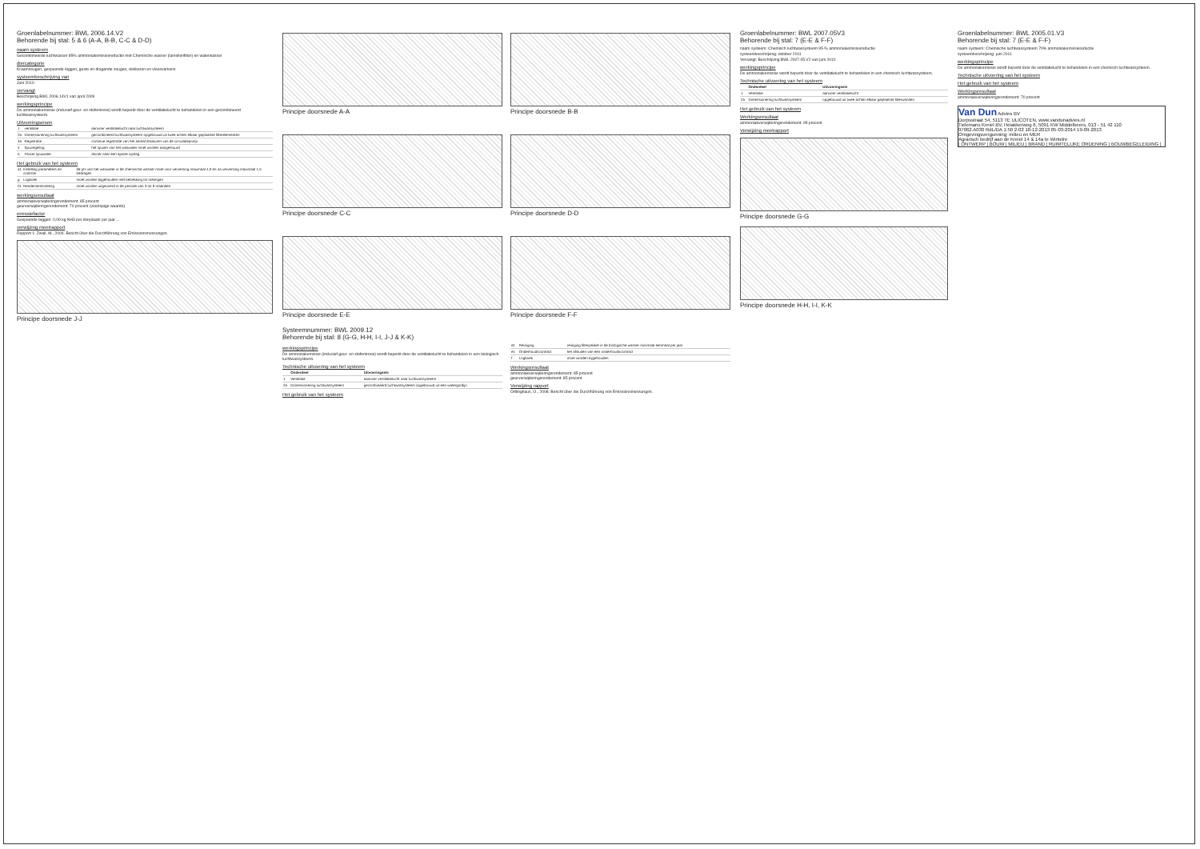Groenlabelnummer: BWL 2006.14.V2
Behorende bij stal: 5 & 6 (A-A, B-B, C-C & D-D)
naam systeem
Gecombineerde luchtwasser 85% ammoniakemissiereductie met Chemische wasser (lamellenfilter) en waterwasser
diercategorie
Kraamzeugen, gespeende biggen, guste en dragende zeugen, dekberen en vleesvarkens
systeembeschrijving van
Juni 2010
vervangt
Beschrijving BWL 2006.14V1 van april 2009
werkingsprincipe
De ammoniakemissie (inclusief geur- en stofemissie) wordt beperkt door de ventilatielucht te behandelen in een gecombineerd luchtwassysteem.
Uitvoeringseisen
| 1 | ventilatie | aanvoer ventilatielucht naar luchtwassysteem |
| 2a | Dimensionering luchtwassysteem | gecombineerd luchtwassysteem opgebouwd uit twee achter elkaar geplaatste filterelementen |
| 3a | Registratie | continue registratie van het aantal draaiuren van de circulatiepomp |
| 4 | Spuiregeling | het spuien van het waswater moet worden aangestuurd |
| 5 | Afvoer spuiwater | afvoer naar een aparte opslag |
Het gebruik van het systeem
| a1 | Instelling parameters en controle | de pH van het waswater in de chemische wasser moet voor verversing maximaal 4,0 en na verversing maximaal 1,5 bedragen |
| g | Logboek | moet worden bijgehouden met betrekking tot metingen |
| h1 | Rendementsmeting | moet worden uitgevoerd in de periode van 3 tot 9 maanden |
werkingsresultaat
ammoniakverwijderingsrendement: 85 procent
geurverwijderingsrendement: 70 procent (voorlopige waarde)
emissiefactor
Gespeende biggen: 0,09 kg NH3 per dierplaats per jaar ...
verwijzing meetrapport
Rapport 1: Zwall, M., 2004. Bericht über die Durchführung von Emissionsmessungen.
Principe doorsnede J-J
Principe doorsnede A-A
Principe doorsnede B-B
Principe doorsnede C-C
Principe doorsnede D-D
Principe doorsnede E-E
Principe doorsnede F-F
Systeemnummer: BWL 2009.12
Behorende bij stal: 8 (G-G, H-H, I-I, J-J & K-K)
werkingsprincipe
De ammoniakemissie (inclusief geur- en stofemissie) wordt beperkt door de ventilatielucht te behandelen in een biologisch luchtwassysteem.
Technische uitvoering van het systeem
| | Onderdeel | Uitvoeringseis |
| --- | --- | --- |
| 1 | Ventilatie | aanvoer ventilatielucht naar luchtwassysteem |
| 2a | Dimensionering luchtwassysteem | gecombineerd luchtwassysteem opgebouwd uit een watergordijn |
Het gebruik van het systeem
| d1 | Reiniging | reiniging filterpakket in de biologische wasser minimaal eenmaal per jaar |
| e1 | Onderhoudscontract | het afsluiten van een onderhoudscontract |
| f | Logboek | moet worden bijgehouden |
Werkingsresultaat
ammoniakverwijderingsrendement: 85 procent
geurverwijderingsrendement: 85 procent
Verwijzing rapport
Ortlinghaus, O., 2008. Bericht über die Durchführung von Emissionsmessungen.
Groenlabelnummer: BWL 2007.05V3
Behorende bij stal: 7 (E-E & F-F)
naam systeem: Chemisch luchtwassysteem 95 % ammoniakemissiereductie
systeembeschrijving: oktober 2011
Vervangt: Beschrijving BWL 2007.05.V2 van juni 2010
werkingsprincipe
De ammoniakemissie wordt beperkt door de ventilatielucht te behandelen in een chemisch luchtwassysteem.
Technische uitvoering van het systeem
| | Onderdeel | Uitvoeringseis |
| --- | --- | --- |
| 1 | Ventilatie | aanvoer ventilatielucht |
| 2a | Dimensionering luchtwassysteem | opgebouwd uit twee achter elkaar geplaatste filterwanden |
Het gebruik van het systeem
Werkingsresultaat
ammoniakverwijderingsrendement: 95 procent
Verwijzing meetrapport
Principe doorsnede G-G
Principe doorsnede H-H, I-I, K-K
Groenlabelnummer: BWL 2005.01.V3
Behorende bij stal: 7 (E-E & F-F)
naam systeem: Chemische luchtwassysteem 70% ammoniakemissiereductie
systeembeschrijving: juni 2011
werkingsprincipe
De ammoniakemissie wordt beperkt door de ventilatielucht te behandelen in een chemisch luchtwassysteem.
Technische uitvoering van het systeem
Het gebruik van het systeem
Werkingsresultaat
ammoniakverwijderingsrendement: 70 procent
Van Dun Advies BV
Dorpsstraat 54, 5113 TE ULICOTEN, www.vandunadvies.nl
Tielemans Kreiel BV, Heiakkerweg 6, 5091 KW Middelbeers, 013 - 51 42 110
97062.A030 RdL/DA 1:50 2-02 18-12-2013 05-03-2014 19-09-2013
Omgevingsvergunning; milieu en MER
Agrarisch bedrijf aan de Kreiel 14 & 14a te Wintelre
| ONTWERP | BOUW | MILIEU | BRAND | RUIMTELIJKE ORDENING | BOUWBEGELEIDING |